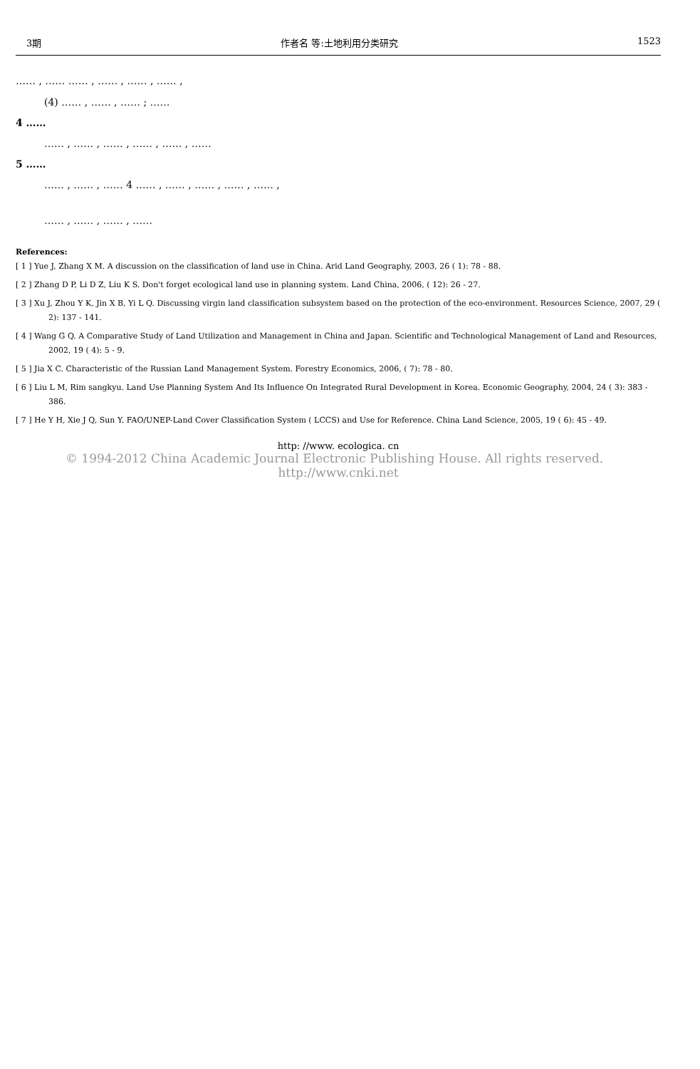3期 作者名 等:土地利用分类研究 1523
…… , …… …… , …… , …… , …… ,
(4) …… , …… , …… ; ……
4 ……
…… , …… , …… , …… , …… , ……
5 ……
…… , …… , …… 4 …… , …… , …… , …… , …… ,
…… , …… , …… , ……
References:
[ 1 ] Yue J, Zhang X M. A discussion on the classification of land use in China. Arid Land Geography, 2003, 26 ( 1): 78 - 88.
[ 2 ] Zhang D P, Li D Z, Liu K S. Don't forget ecological land use in planning system. Land China, 2006, ( 12): 26 - 27.
[ 3 ] Xu J, Zhou Y K, Jin X B, Yi L Q. Discussing virgin land classification subsystem based on the protection of the eco-environment. Resources Science, 2007, 29 ( 2): 137 - 141.
[ 4 ] Wang G Q. A Comparative Study of Land Utilization and Management in China and Japan. Scientific and Technological Management of Land and Resources, 2002, 19 ( 4): 5 - 9.
[ 5 ] Jia X C. Characteristic of the Russian Land Management System. Forestry Economics, 2006, ( 7): 78 - 80.
[ 6 ] Liu L M, Rim sangkyu. Land Use Planning System And Its Influence On Integrated Rural Development in Korea. Economic Geography, 2004, 24 ( 3): 383 - 386.
[ 7 ] He Y H, Xie J Q, Sun Y. FAO/UNEP-Land Cover Classification System ( LCCS) and Use for Reference. China Land Science, 2005, 19 ( 6): 45 - 49.
http: //www. ecologica. cn
© 1994-2012 China Academic Journal Electronic Publishing House. All rights reserved. http://www.cnki.net